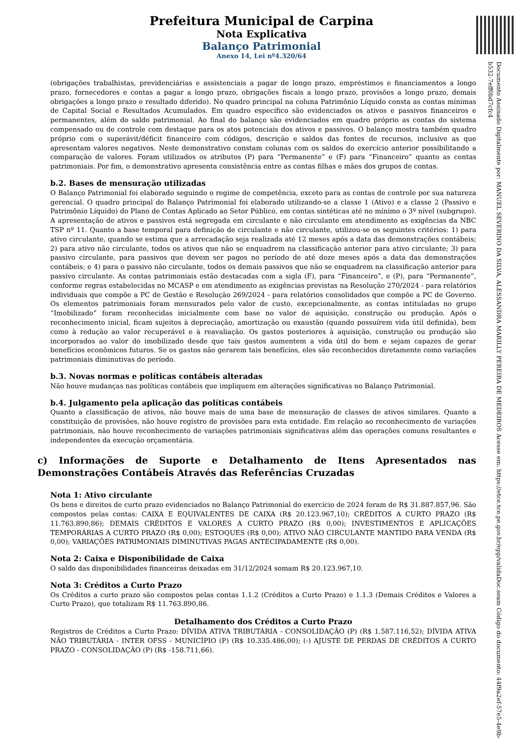Prefeitura Municipal de Carpina
Nota Explicativa
Balanço Patrimonial
Anexo 14, Lei nº4.320/64
Documento Assinado Digitalmente por: MANUEL SEVERINO DA SILVA, ALESSANDRA MARILLY PEREIRA DE MEDEIROS Acesse em: https://etce.tce.pe.gov.br/epp/validaDoc.seam Código do documento: 44f9a2ef-57e5-4e9b-b532-7eff0bd7cfc4
(obrigações trabalhistas, previdenciárias e assistenciais a pagar de longo prazo, empréstimos e financiamentos a longo prazo, fornecedores e contas a pagar a longo prazo, obrigações fiscais a longo prazo, provisões a longo prazo, demais obrigações a longo prazo e resultado diferido). No quadro principal na coluna Patrimônio Líquido consta as contas mínimas de Capital Social e Resultados Acumulados. Em quadro específico são evidenciados os ativos e passivos financeiros e permanentes, além do saldo patrimonial. Ao final do balanço são evidenciados em quadro próprio as contas do sistema compensado ou de controle com destaque para os atos potenciais dos ativos e passivos. O balanço mostra também quadro próprio com o superávit/déficit financeiro com códigos, descrição e saldos das fontes de recursos, inclusive as que apresentam valores negativos. Neste demonstrativo constam colunas com os saldos do exercício anterior possibilitando a comparação de valores. Foram utilizados os atributos (P) para “Permanente” e (F) para “Financeiro” quanto as contas patrimoniais. Por fim, o demonstrativo apresenta consistência entre as contas filhas e mães dos grupos de contas.
b.2. Bases de mensuração utilizadas
O Balanço Patrimonial foi elaborado seguindo o regime de competência, exceto para as contas de controle por sua natureza gerencial. O quadro principal do Balanço Patrimonial foi elaborado utilizando-se a classe 1 (Ativo) e a classe 2 (Passivo e Patrimônio Líquido) do Plano de Contas Aplicado ao Setor Público, em contas sintéticas até no mínimo o 3º nível (subgrupo). A apresentação de ativos e passivos está segregada em circulante e não circulante em atendimento as exigências da NBC TSP nº 11. Quanto a base temporal para definição de circulante e não circulante, utilizou-se os seguintes critérios: 1) para ativo circulante, quando se estima que a arrecadação seja realizada até 12 meses após a data das demonstrações contábeis; 2) para ativo não circulante, todos os ativos que não se enquadrem na classificação anterior para ativo circulante; 3) para passivo circulante, para passivos que devem ser pagos no período de até doze meses após a data das demonstrações contábeis; e 4) para o passivo não circulante, todos os demais passivos que não se enquadrem na classificação anterior para passivo circulante. As contas patrimoniais estão destacadas com a sigla (F), para “Financeiro”, e (P), para “Permanente”, conforme regras estabelecidas no MCASP e em atendimento as exigências previstas na Resolução 270/2024 - para relatórios individuais que compõe a PC de Gestão e Resolução 269/2024 - para relatórios consolidados que compõe a PC de Governo. Os elementos patrimoniais foram mensurados pelo valor de custo, excepcionalmente, as contas intituladas no grupo “Imobilizado” foram reconhecidas inicialmente com base no valor de aquisição, construção ou produção. Após o reconhecimento inicial, ficam sujeitos à depreciação, amortização ou exaustão (quando possuírem vida útil definida), bem como à redução ao valor recuperável e à reavaliação. Os gastos posteriores à aquisição, construção ou produção são incorporados ao valor do imobilizado desde que tais gastos aumentem a vida útil do bem e sejam capazes de gerar benefícios econômicos futuros. Se os gastos não gerarem tais benefícios, eles são reconhecidos diretamente como variações patrimoniais diminutivas do período.
b.3. Novas normas e políticas contábeis alteradas
Não houve mudanças nas políticas contábeis que impliquem em alterações significativas no Balanço Patrimonial.
b.4. Julgamento pela aplicação das políticas contábeis
Quanto a classificação de ativos, não houve mais de uma base de mensuração de classes de ativos similares. Quanto a constituição de provisões, não houve registro de provisões para esta entidade. Em relação ao reconhecimento de variações patrimoniais, não houve reconhecimento de variações patrimoniais significativas além das operações comuns resultantes e independentes da execução orçamentária.
c) Informações de Suporte e Detalhamento de Itens Apresentados nas Demonstrações Contábeis Através das Referências Cruzadas
Nota 1: Ativo circulante
Os bens e direitos de curto prazo evidenciados no Balanço Patrimonial do exercício de 2024 foram de R$ 31.887.857,96. São compostos pelas contas: CAIXA E EQUIVALENTES DE CAIXA (R$ 20.123.967,10); CRÉDITOS A CURTO PRAZO (R$ 11.763.890,86); DEMAIS CRÉDITOS E VALORES A CURTO PRAZO (R$ 0,00); INVESTIMENTOS E APLICAÇÕES TEMPORÁRIAS A CURTO PRAZO (R$ 0,00); ESTOQUES (R$ 0,00); ATIVO NÃO CIRCULANTE MANTIDO PARA VENDA (R$ 0,00); VARIAÇÕES PATRIMONIAIS DIMINUTIVAS PAGAS ANTECIPADAMENTE (R$ 0,00).
Nota 2: Caixa e Disponibilidade de Caixa
O saldo das disponibilidades financeiras deixadas em 31/12/2024 somam R$ 20.123.967,10.
Nota 3: Créditos a Curto Prazo
Os Créditos a curto prazo são compostos pelas contas 1.1.2 (Créditos a Curto Prazo) e 1.1.3 (Demais Créditos e Valores a Curto Prazo), que totalizam R$ 11.763.890,86.
Detalhamento dos Créditos a Curto Prazo
Registros de Créditos a Curto Prazo: DÍVIDA ATIVA TRIBUTÁRIA - CONSOLIDAÇÃO (P) (R$ 1.587.116,52); DÍVIDA ATIVA NÃO TRIBUTÁRIA - INTER OFSS - MUNICÍPIO (P) (R$ 10.335.486,00); (-) AJUSTE DE PERDAS DE CRÉDITOS A CURTO PRAZO - CONSOLIDAÇÃO (P) (R$ -158.711,66).